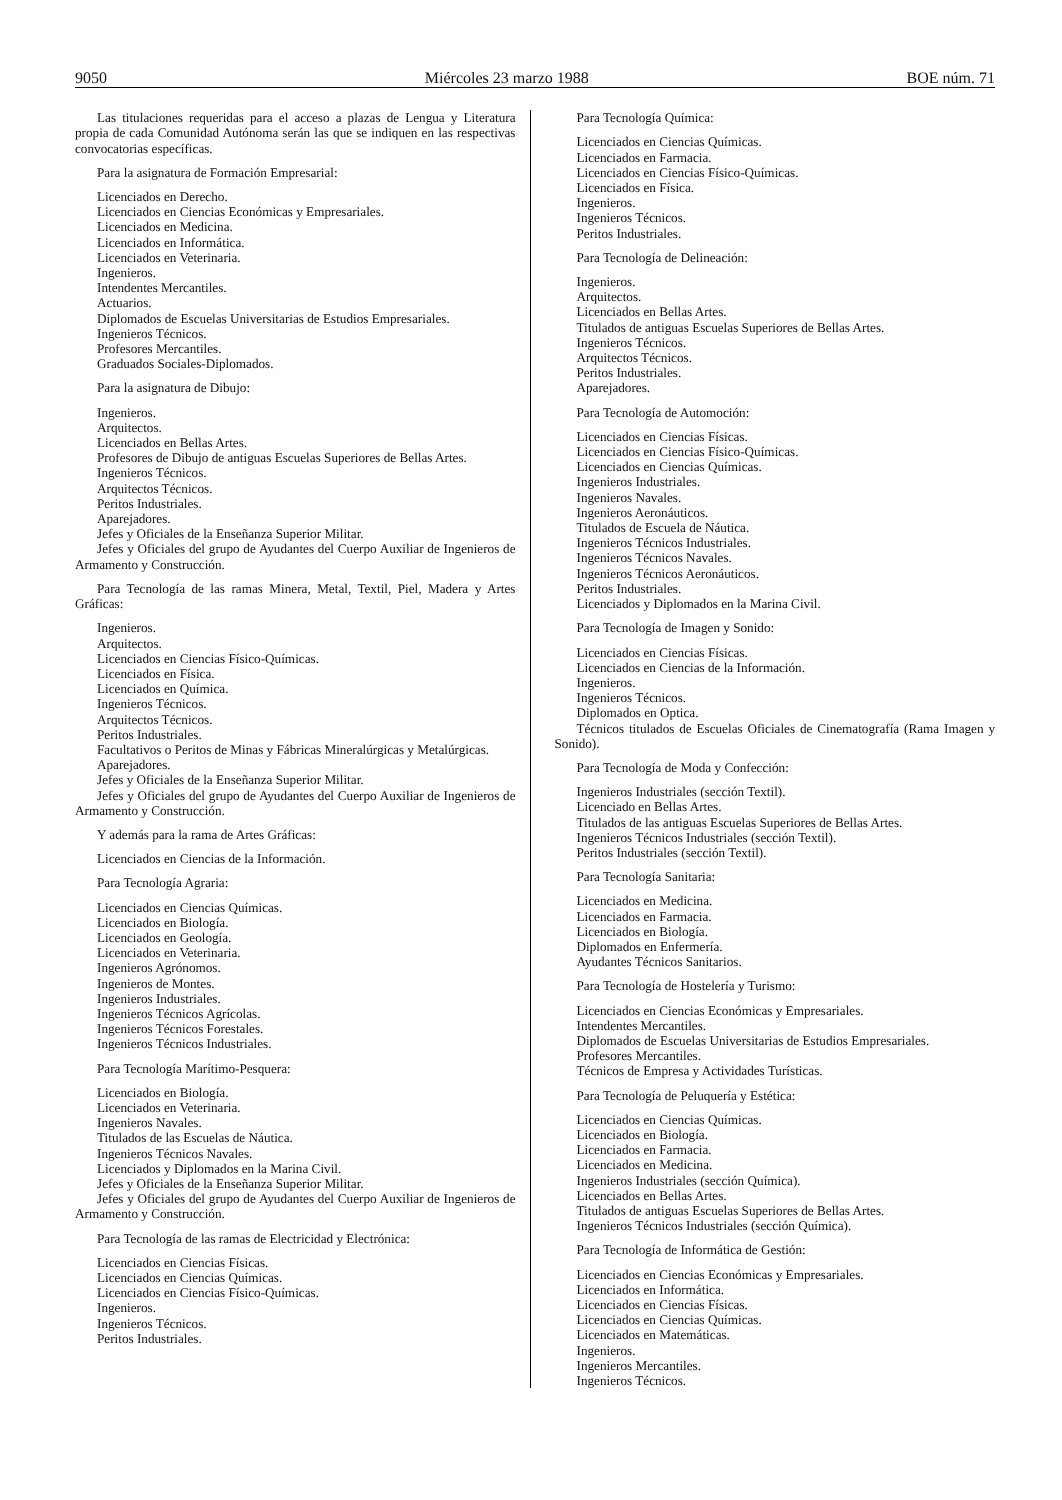9050 Miércoles 23 marzo 1988 BOE núm. 71
Las titulaciones requeridas para el acceso a plazas de Lengua y Literatura propia de cada Comunidad Autónoma serán las que se indiquen en las respectivas convocatorias específicas.
Para la asignatura de Formación Empresarial:
Licenciados en Derecho.
Licenciados en Ciencias Económicas y Empresariales.
Licenciados en Medicina.
Licenciados en Informática.
Licenciados en Veterinaria.
Ingenieros.
Intendentes Mercantiles.
Actuarios.
Diplomados de Escuelas Universitarias de Estudios Empresariales.
Ingenieros Técnicos.
Profesores Mercantiles.
Graduados Sociales-Diplomados.
Para la asignatura de Dibujo:
Ingenieros.
Arquitectos.
Licenciados en Bellas Artes.
Profesores de Dibujo de antiguas Escuelas Superiores de Bellas Artes.
Ingenieros Técnicos.
Arquitectos Técnicos.
Peritos Industriales.
Aparejadores.
Jefes y Oficiales de la Enseñanza Superior Militar.
Jefes y Oficiales del grupo de Ayudantes del Cuerpo Auxiliar de Ingenieros de Armamento y Construcción.
Para Tecnología de las ramas Minera, Metal, Textil, Piel, Madera y Artes Gráficas:
Ingenieros.
Arquitectos.
Licenciados en Ciencias Físico-Químicas.
Licenciados en Física.
Licenciados en Química.
Ingenieros Técnicos.
Arquitectos Técnicos.
Peritos Industriales.
Facultativos o Peritos de Minas y Fábricas Mineralúrgicas y Metalúrgicas.
Aparejadores.
Jefes y Oficiales de la Enseñanza Superior Militar.
Jefes y Oficiales del grupo de Ayudantes del Cuerpo Auxiliar de Ingenieros de Armamento y Construcción.
Y además para la rama de Artes Gráficas:
Licenciados en Ciencias de la Información.
Para Tecnología Agraria:
Licenciados en Ciencias Químicas.
Licenciados en Biología.
Licenciados en Geología.
Licenciados en Veterinaria.
Ingenieros Agrónomos.
Ingenieros de Montes.
Ingenieros Industriales.
Ingenieros Técnicos Agrícolas.
Ingenieros Técnicos Forestales.
Ingenieros Técnicos Industriales.
Para Tecnología Marítimo-Pesquera:
Licenciados en Biología.
Licenciados en Veterinaria.
Ingenieros Navales.
Titulados de las Escuelas de Náutica.
Ingenieros Técnicos Navales.
Licenciados y Diplomados en la Marina Civil.
Jefes y Oficiales de la Enseñanza Superior Militar.
Jefes y Oficiales del grupo de Ayudantes del Cuerpo Auxiliar de Ingenieros de Armamento y Construcción.
Para Tecnología de las ramas de Electricidad y Electrónica:
Licenciados en Ciencias Físicas.
Licenciados en Ciencias Químicas.
Licenciados en Ciencias Físico-Químicas.
Ingenieros.
Ingenieros Técnicos.
Peritos Industriales.
Para Tecnología Química:
Licenciados en Ciencias Químicas.
Licenciados en Farmacia.
Licenciados en Ciencias Físico-Químicas.
Licenciados en Física.
Ingenieros.
Ingenieros Técnicos.
Peritos Industriales.
Para Tecnología de Delineación:
Ingenieros.
Arquitectos.
Licenciados en Bellas Artes.
Titulados de antiguas Escuelas Superiores de Bellas Artes.
Ingenieros Técnicos.
Arquitectos Técnicos.
Peritos Industriales.
Aparejadores.
Para Tecnología de Automoción:
Licenciados en Ciencias Físicas.
Licenciados en Ciencias Físico-Químicas.
Licenciados en Ciencias Químicas.
Ingenieros Industriales.
Ingenieros Navales.
Ingenieros Aeronáuticos.
Titulados de Escuela de Náutica.
Ingenieros Técnicos Industriales.
Ingenieros Técnicos Navales.
Ingenieros Técnicos Aeronáuticos.
Peritos Industriales.
Licenciados y Diplomados en la Marina Civil.
Para Tecnología de Imagen y Sonido:
Licenciados en Ciencias Físicas.
Licenciados en Ciencias de la Información.
Ingenieros.
Ingenieros Técnicos.
Diplomados en Optica.
Técnicos titulados de Escuelas Oficiales de Cinematografía (Rama Imagen y Sonido).
Para Tecnología de Moda y Confección:
Ingenieros Industriales (sección Textil).
Licenciado en Bellas Artes.
Titulados de las antiguas Escuelas Superiores de Bellas Artes.
Ingenieros Técnicos Industriales (sección Textil).
Peritos Industriales (sección Textil).
Para Tecnología Sanitaria:
Licenciados en Medicina.
Licenciados en Farmacia.
Licenciados en Biología.
Diplomados en Enfermería.
Ayudantes Técnicos Sanitarios.
Para Tecnología de Hostelería y Turismo:
Licenciados en Ciencias Económicas y Empresariales.
Intendentes Mercantiles.
Diplomados de Escuelas Universitarias de Estudios Empresariales.
Profesores Mercantiles.
Técnicos de Empresa y Actividades Turísticas.
Para Tecnología de Peluquería y Estética:
Licenciados en Ciencias Químicas.
Licenciados en Biología.
Licenciados en Farmacia.
Licenciados en Medicina.
Ingenieros Industriales (sección Química).
Licenciados en Bellas Artes.
Titulados de antiguas Escuelas Superiores de Bellas Artes.
Ingenieros Técnicos Industriales (sección Química).
Para Tecnología de Informática de Gestión:
Licenciados en Ciencias Económicas y Empresariales.
Licenciados en Informática.
Licenciados en Ciencias Físicas.
Licenciados en Ciencias Químicas.
Licenciados en Matemáticas.
Ingenieros.
Ingenieros Mercantiles.
Ingenieros Técnicos.